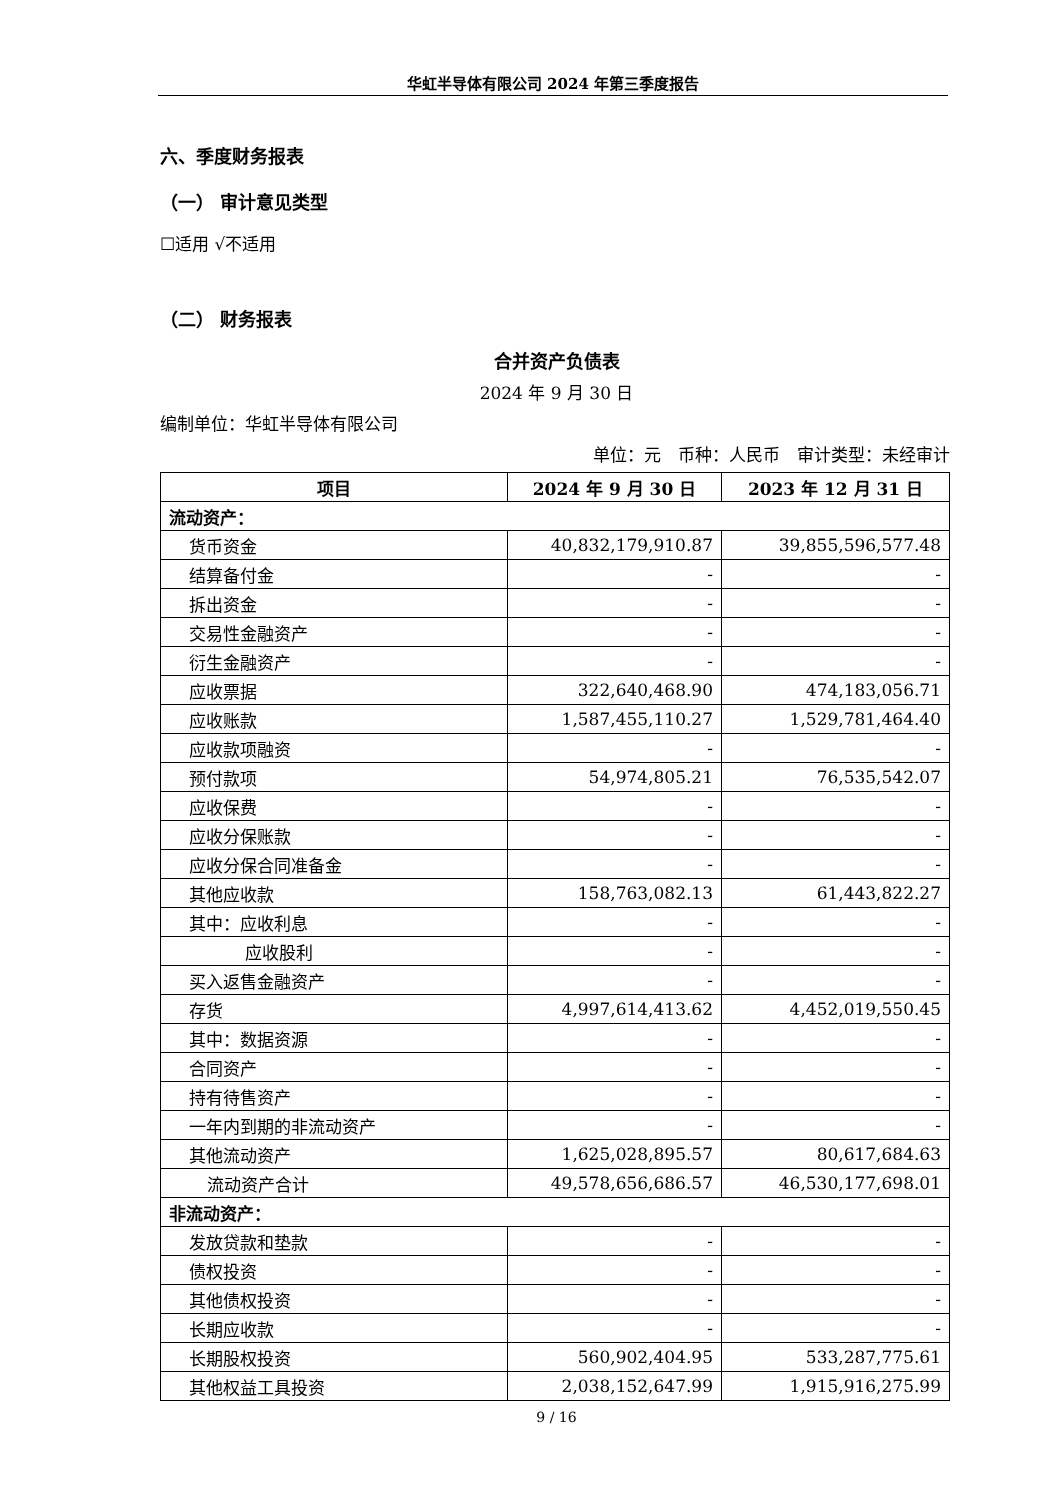华虹半导体有限公司 2024 年第三季度报告
六、季度财务报表
（一） 审计意见类型
☐适用 √不适用
（二） 财务报表
合并资产负债表
2024 年 9 月 30 日
编制单位：华虹半导体有限公司
单位：元　币种：人民币　审计类型：未经审计
| 项目 | 2024 年 9 月 30 日 | 2023 年 12 月 31 日 |
| --- | --- | --- |
| 流动资产： | | |
| 货币资金 | 40,832,179,910.87 | 39,855,596,577.48 |
| 结算备付金 | - | - |
| 拆出资金 | - | - |
| 交易性金融资产 | - | - |
| 衍生金融资产 | - | - |
| 应收票据 | 322,640,468.90 | 474,183,056.71 |
| 应收账款 | 1,587,455,110.27 | 1,529,781,464.40 |
| 应收款项融资 | - | - |
| 预付款项 | 54,974,805.21 | 76,535,542.07 |
| 应收保费 | - | - |
| 应收分保账款 | - | - |
| 应收分保合同准备金 | - | - |
| 其他应收款 | 158,763,082.13 | 61,443,822.27 |
| 其中：应收利息 | - | - |
| 应收股利 | - | - |
| 买入返售金融资产 | - | - |
| 存货 | 4,997,614,413.62 | 4,452,019,550.45 |
| 其中：数据资源 | - | - |
| 合同资产 | - | - |
| 持有待售资产 | - | - |
| 一年内到期的非流动资产 | - | - |
| 其他流动资产 | 1,625,028,895.57 | 80,617,684.63 |
| 流动资产合计 | 49,578,656,686.57 | 46,530,177,698.01 |
| 非流动资产： | | |
| 发放贷款和垫款 | - | - |
| 债权投资 | - | - |
| 其他债权投资 | - | - |
| 长期应收款 | - | - |
| 长期股权投资 | 560,902,404.95 | 533,287,775.61 |
| 其他权益工具投资 | 2,038,152,647.99 | 1,915,916,275.99 |
9 / 16